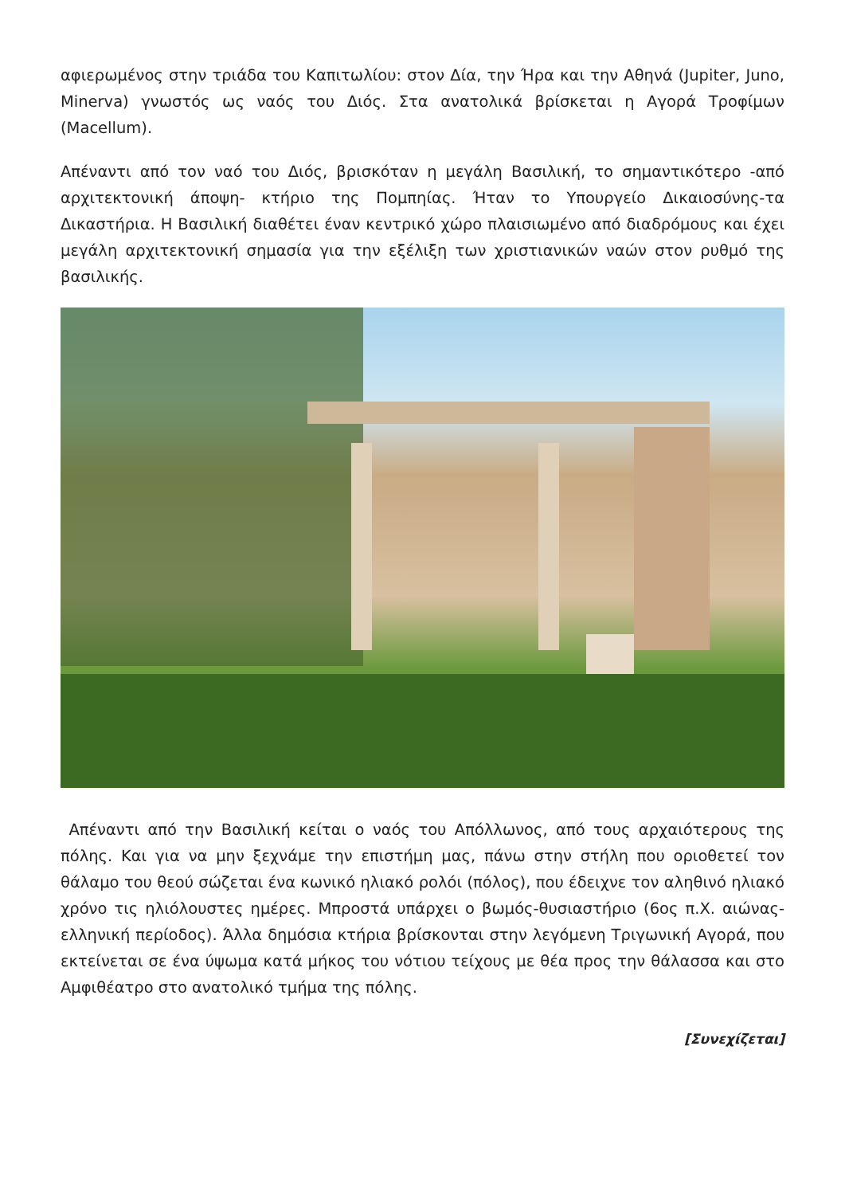αφιερωμένος στην τριάδα του Καπιτωλίου: στον Δία, την Ήρα και την Αθηνά (Jupiter, Juno, Minerva) γνωστός ως ναός του Διός. Στα ανατολικά βρίσκεται η Αγορά Τροφίμων (Macellum).
Απέναντι από τον ναό του Διός, βρισκόταν η μεγάλη Βασιλική, το σημαντικότερο -από αρχιτεκτονική άποψη- κτήριο της Πομπηίας. Ήταν το Υπουργείο Δικαιοσύνης-τα Δικαστήρια. Η Βασιλική διαθέτει έναν κεντρικό χώρο πλαισιωμένο από διαδρόμους και έχει μεγάλη αρχιτεκτονική σημασία για την εξέλιξη των χριστιανικών ναών στον ρυθμό της βασιλικής.
Απέναντι από την Βασιλική κείται ο ναός του Απόλλωνος, από τους αρχαιότερους της πόλης. Και για να μην ξεχνάμε την επιστήμη μας, πάνω στην στήλη που οριοθετεί τον θάλαμο του θεού σώζεται ένα κωνικό ηλιακό ρολόι (πόλος), που έδειχνε τον αληθινό ηλιακό χρόνο τις ηλιόλουστες ημέρες. Μπροστά υπάρχει ο βωμός-θυσιαστήριο (6ος π.Χ. αιώνας-ελληνική περίοδος). Άλλα δημόσια κτήρια βρίσκονται στην λεγόμενη Τριγωνική Αγορά, που εκτείνεται σε ένα ύψωμα κατά μήκος του νότιου τείχους με θέα προς την θάλασσα και στο Αμφιθέατρο στο ανατολικό τμήμα της πόλης.
[Συνεχίζεται]